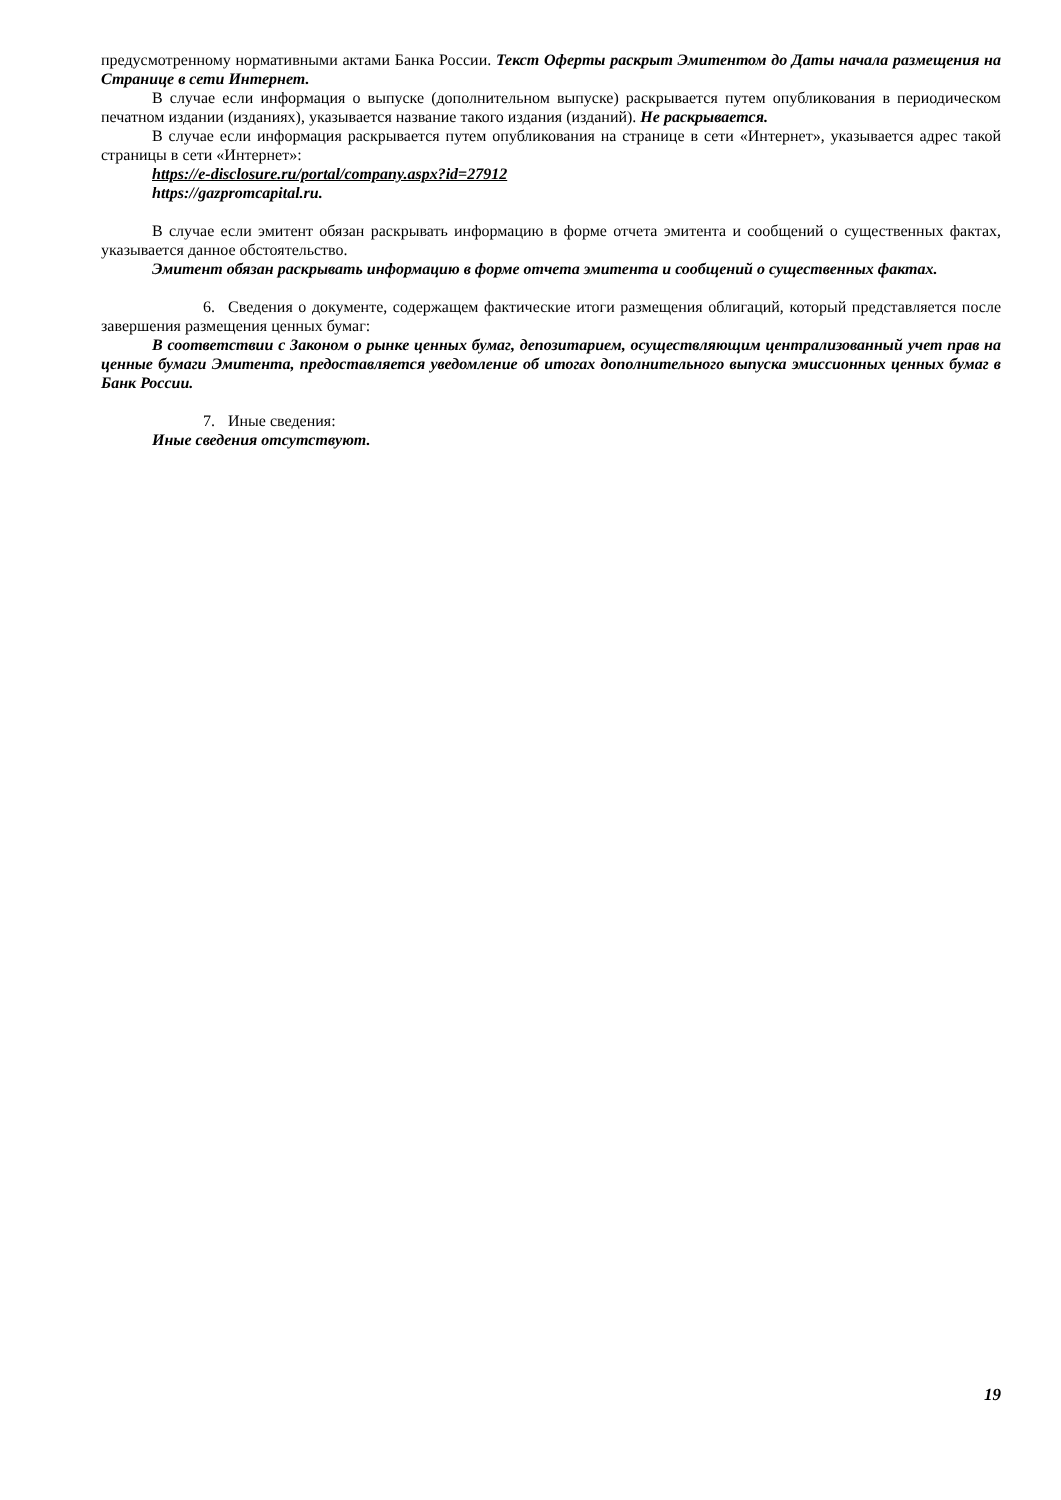предусмотренному нормативными актами Банка России. Текст Оферты раскрыт Эмитентом до Даты начала размещения на Странице в сети Интернет.
В случае если информация о выпуске (дополнительном выпуске) раскрывается путем опубликования в периодическом печатном издании (изданиях), указывается название такого издания (изданий). Не раскрывается.
В случае если информация раскрывается путем опубликования на странице в сети «Интернет», указывается адрес такой страницы в сети «Интернет»:
https://e-disclosure.ru/portal/company.aspx?id=27912
https://gazpromcapital.ru.
В случае если эмитент обязан раскрывать информацию в форме отчета эмитента и сообщений о существенных фактах, указывается данное обстоятельство.
Эмитент обязан раскрывать информацию в форме отчета эмитента и сообщений о существенных фактах.
6. Сведения о документе, содержащем фактические итоги размещения облигаций, который представляется после завершения размещения ценных бумаг:
В соответствии с Законом о рынке ценных бумаг, депозитарием, осуществляющим централизованный учет прав на ценные бумаги Эмитента, предоставляется уведомление об итогах дополнительного выпуска эмиссионных ценных бумаг в Банк России.
7. Иные сведения:
Иные сведения отсутствуют.
19